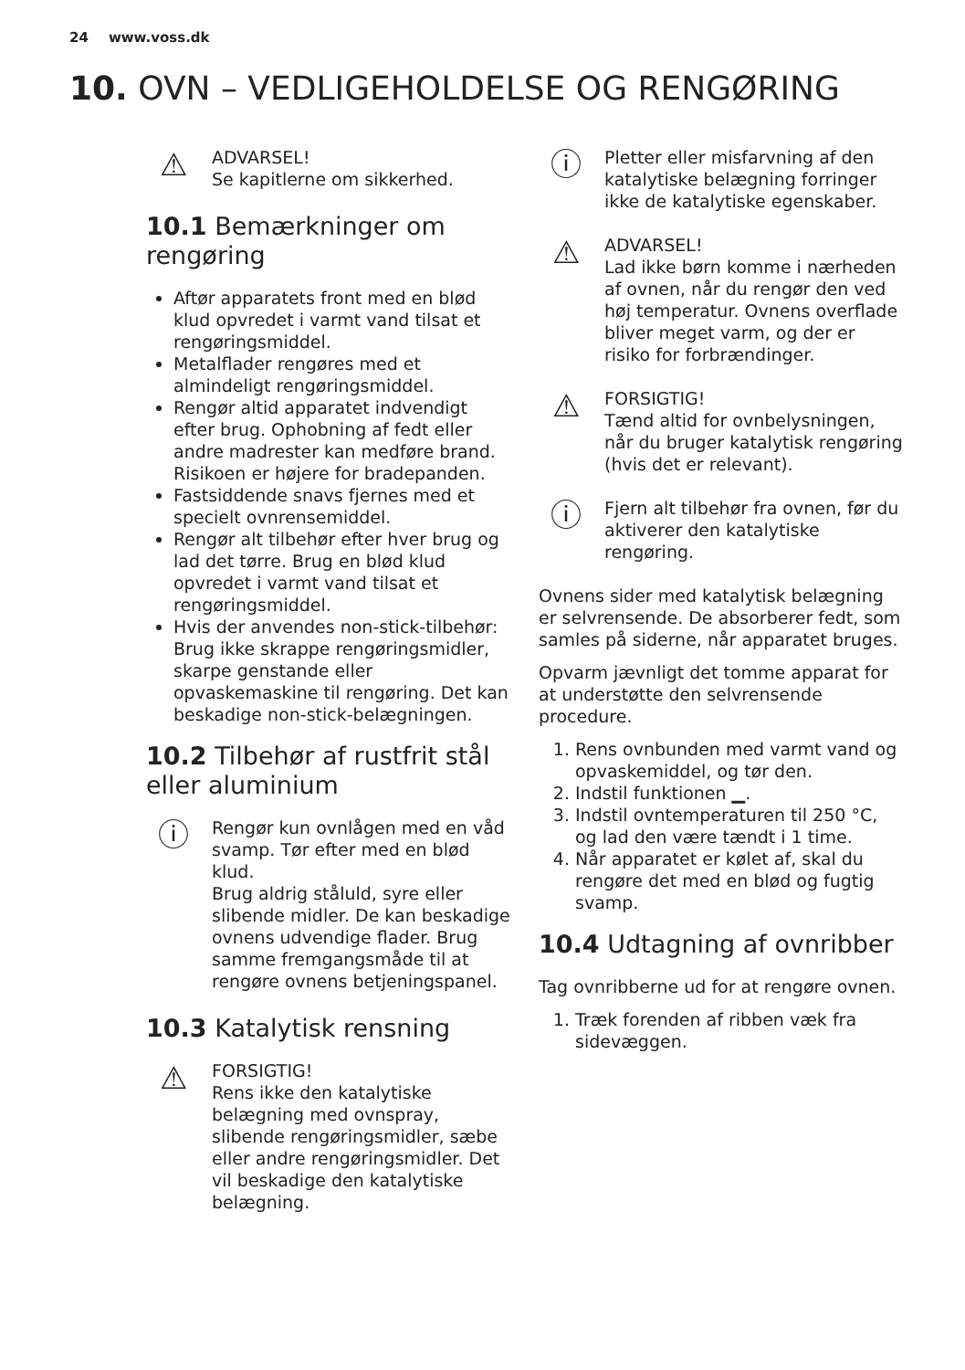24 www.voss.dk
10. OVN – VEDLIGEHOLDELSE OG RENGØRING
⚠
ADVARSEL!
Se kapitlerne om sikkerhed.
10.1 Bemærkninger om rengøring
Aftør apparatets front med en blød klud opvredet i varmt vand tilsat et rengøringsmiddel.
Metalflader rengøres med et almindeligt rengøringsmiddel.
Rengør altid apparatet indvendigt efter brug. Ophobning af fedt eller andre madrester kan medføre brand. Risikoen er højere for bradepanden.
Fastsiddende snavs fjernes med et specielt ovnrensemiddel.
Rengør alt tilbehør efter hver brug og lad det tørre. Brug en blød klud opvredet i varmt vand tilsat et rengøringsmiddel.
Hvis der anvendes non-stick-tilbehør: Brug ikke skrappe rengøringsmidler, skarpe genstande eller opvaskemaskine til rengøring. Det kan beskadige non-stick-belægningen.
10.2 Tilbehør af rustfrit stål eller aluminium
ⓘ
Rengør kun ovnlågen med en våd svamp. Tør efter med en blød klud.
Brug aldrig ståluld, syre eller slibende midler. De kan beskadige ovnens udvendige flader. Brug samme fremgangsmåde til at rengøre ovnens betjeningspanel.
10.3 Katalytisk rensning
⚠
FORSIGTIG!
Rens ikke den katalytiske belægning med ovnspray, slibende rengøringsmidler, sæbe eller andre rengøringsmidler. Det vil beskadige den katalytiske belægning.
ⓘ
Pletter eller misfarvning af den katalytiske belægning forringer ikke de katalytiske egenskaber.
⚠
ADVARSEL!
Lad ikke børn komme i nærheden af ovnen, når du rengør den ved høj temperatur. Ovnens overflade bliver meget varm, og der er risiko for forbrændinger.
⚠
FORSIGTIG!
Tænd altid for ovnbelysningen, når du bruger katalytisk rengøring (hvis det er relevant).
ⓘ
Fjern alt tilbehør fra ovnen, før du aktiverer den katalytiske rengøring.
Ovnens sider med katalytisk belægning er selvrensende. De absorberer fedt, som samles på siderne, når apparatet bruges.
Opvarm jævnligt det tomme apparat for at understøtte den selvrensende procedure.
1. Rens ovnbunden med varmt vand og opvaskemiddel, og tør den.
2. Indstil funktionen ▁.
3. Indstil ovntemperaturen til 250 °C, og lad den være tændt i 1 time.
4. Når apparatet er kølet af, skal du rengøre det med en blød og fugtig svamp.
10.4 Udtagning af ovnribber
Tag ovnribberne ud for at rengøre ovnen.
1. Træk forenden af ribben væk fra sidevæggen.